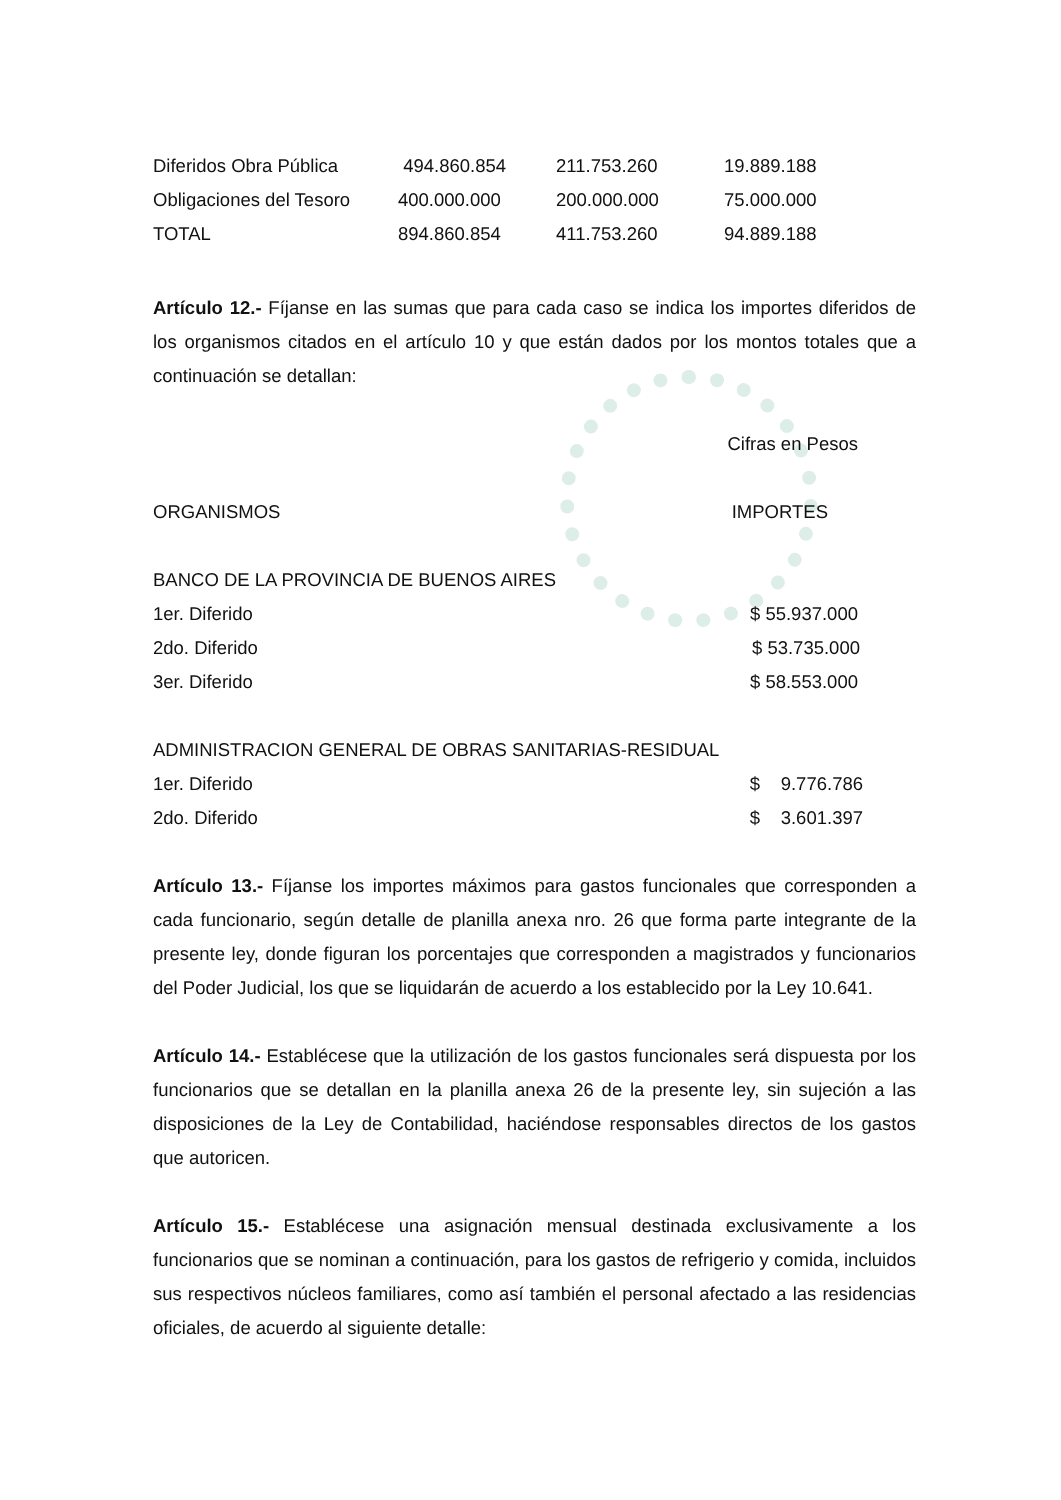| Diferidos Obra Pública | 494.860.854 | 211.753.260 | 19.889.188 |
| Obligaciones del Tesoro | 400.000.000 | 200.000.000 | 75.000.000 |
| TOTAL | 894.860.854 | 411.753.260 | 94.889.188 |
Artículo 12.- Fíjanse en las sumas que para cada caso se indica los importes diferidos de los organismos citados en el artículo 10 y que están dados por los montos totales que a continuación se detallan:
Cifras en Pesos
ORGANISMOS IMPORTES
BANCO DE LA PROVINCIA DE BUENOS AIRES
1er. Diferido $ 55.937.000
2do. Diferido $ 53.735.000
3er. Diferido $ 58.553.000
ADMINISTRACION GENERAL DE OBRAS SANITARIAS-RESIDUAL
1er. Diferido $ 9.776.786
2do. Diferido $ 3.601.397
Artículo 13.- Fíjanse los importes máximos para gastos funcionales que corresponden a cada funcionario, según detalle de planilla anexa nro. 26 que forma parte integrante de la presente ley, donde figuran los porcentajes que corresponden a magistrados y funcionarios del Poder Judicial, los que se liquidarán de acuerdo a los establecido por la Ley 10.641.
Artículo 14.- Establécese que la utilización de los gastos funcionales será dispuesta por los funcionarios que se detallan en la planilla anexa 26 de la presente ley, sin sujeción a las disposiciones de la Ley de Contabilidad, haciéndose responsables directos de los gastos que autoricen.
Artículo 15.- Establécese una asignación mensual destinada exclusivamente a los funcionarios que se nominan a continuación, para los gastos de refrigerio y comida, incluidos sus respectivos núcleos familiares, como así también el personal afectado a las residencias oficiales, de acuerdo al siguiente detalle: